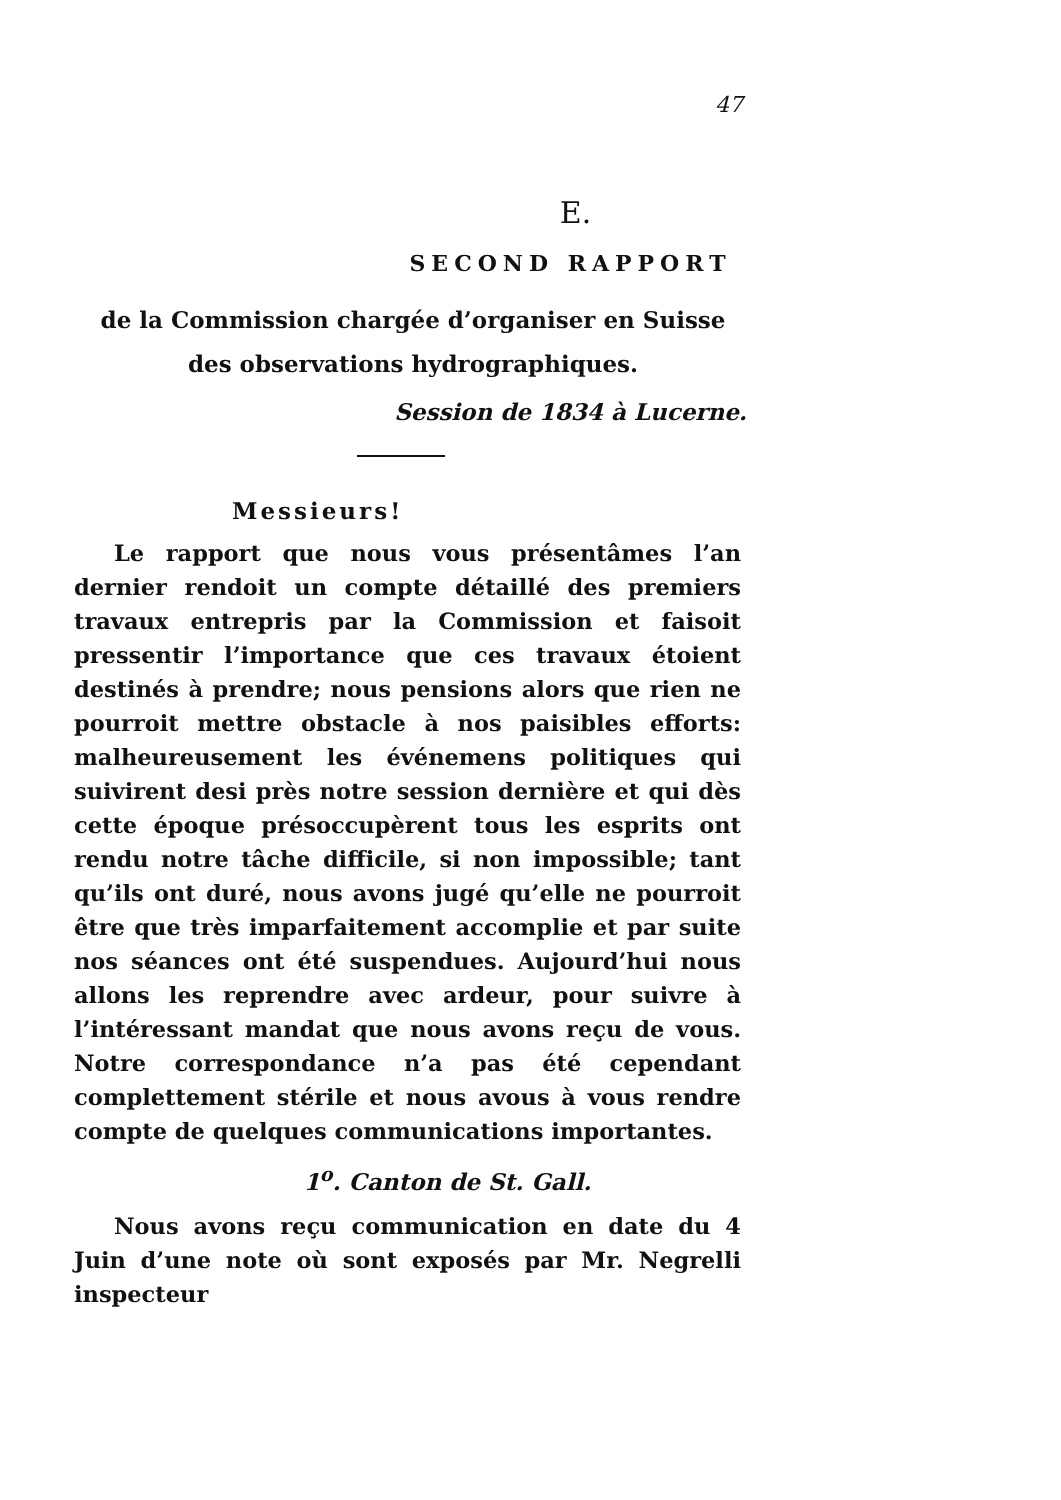47
E.
SECOND RAPPORT
de la Commission chargée d’organiser en Suisse des observations hydrographiques.
Session de 1834 à Lucerne.
Messieurs!
Le rapport que nous vous présentâmes l’an dernier rendoit un compte détaillé des premiers travaux entrepris par la Commission et faisoit pressentir l’importance que ces travaux étoient destinés à prendre; nous pensions alors que rien ne pourroit mettre obstacle à nos paisibles efforts: malheureusement les événemens politiques qui suivirent desi près notre session dernière et qui dès cette époque présoccupèrent tous les esprits ont rendu notre tâche difficile, si non impossible; tant qu’ils ont duré, nous avons jugé qu’elle ne pourroit être que très imparfaitement accomplie et par suite nos séances ont été suspendues. Aujourd’hui nous allons les reprendre avec ardeur, pour suivre à l’intéressant mandat que nous avons reçu de vous. Notre correspondance n’a pas été cependant complettement stérile et nous avous à vous rendre compte de quelques communications importantes.
1<sup>o</sup>. Canton de St. Gall.
Nous avons reçu communication en date du 4 Juin d’une note où sont exposés par Mr. Negrelli inspecteur